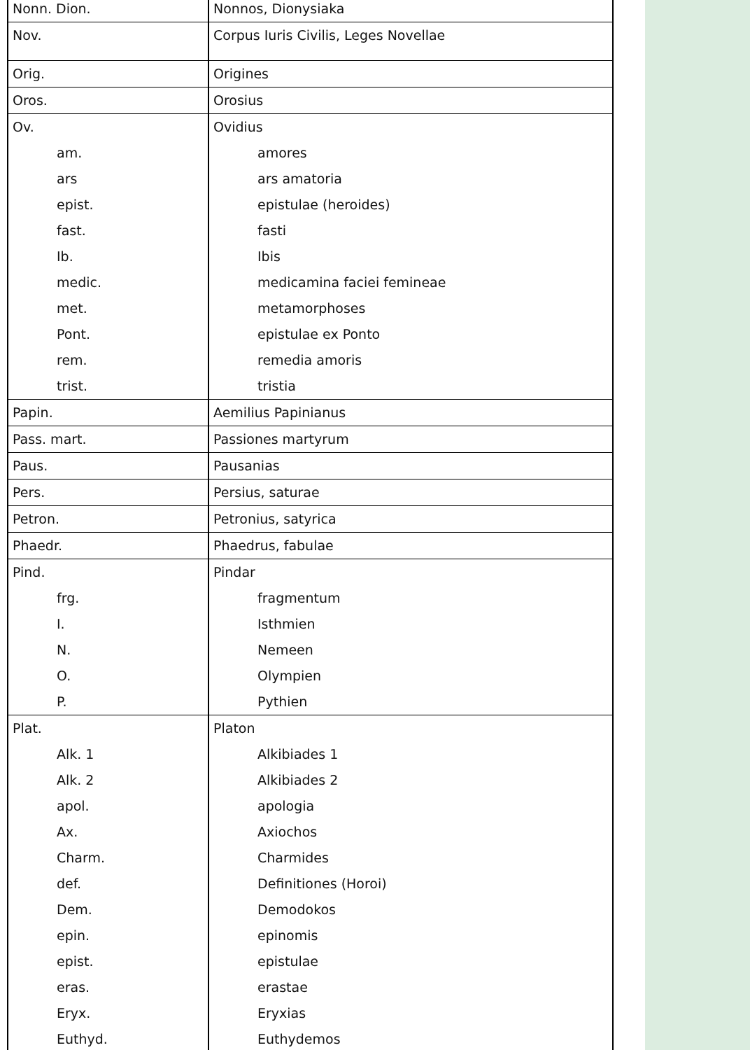| Nonn. Dion. | Nonnos, Dionysiaka |
| Nov. | Corpus Iuris Civilis, Leges Novellae |
| Orig. | Origines |
| Oros. | Orosius |
| Ov. | Ovidius |
| am. | amores |
| ars | ars amatoria |
| epist. | epistulae (heroides) |
| fast. | fasti |
| Ib. | Ibis |
| medic. | medicamina faciei femineae |
| met. | metamorphoses |
| Pont. | epistulae ex Ponto |
| rem. | remedia amoris |
| trist. | tristia |
| Papin. | Aemilius Papinianus |
| Pass. mart. | Passiones martyrum |
| Paus. | Pausanias |
| Pers. | Persius, saturae |
| Petron. | Petronius, satyrica |
| Phaedr. | Phaedrus, fabulae |
| Pind. | Pindar |
| frg. | fragmentum |
| I. | Isthmien |
| N. | Nemeen |
| O. | Olympien |
| P. | Pythien |
| Plat. | Platon |
| Alk. 1 | Alkibiades 1 |
| Alk. 2 | Alkibiades 2 |
| apol. | apologia |
| Ax. | Axiochos |
| Charm. | Charmides |
| def. | Definitiones (Horoi) |
| Dem. | Demodokos |
| epin. | epinomis |
| epist. | epistulae |
| eras. | erastae |
| Eryx. | Eryxias |
| Euthyd. | Euthydemos |